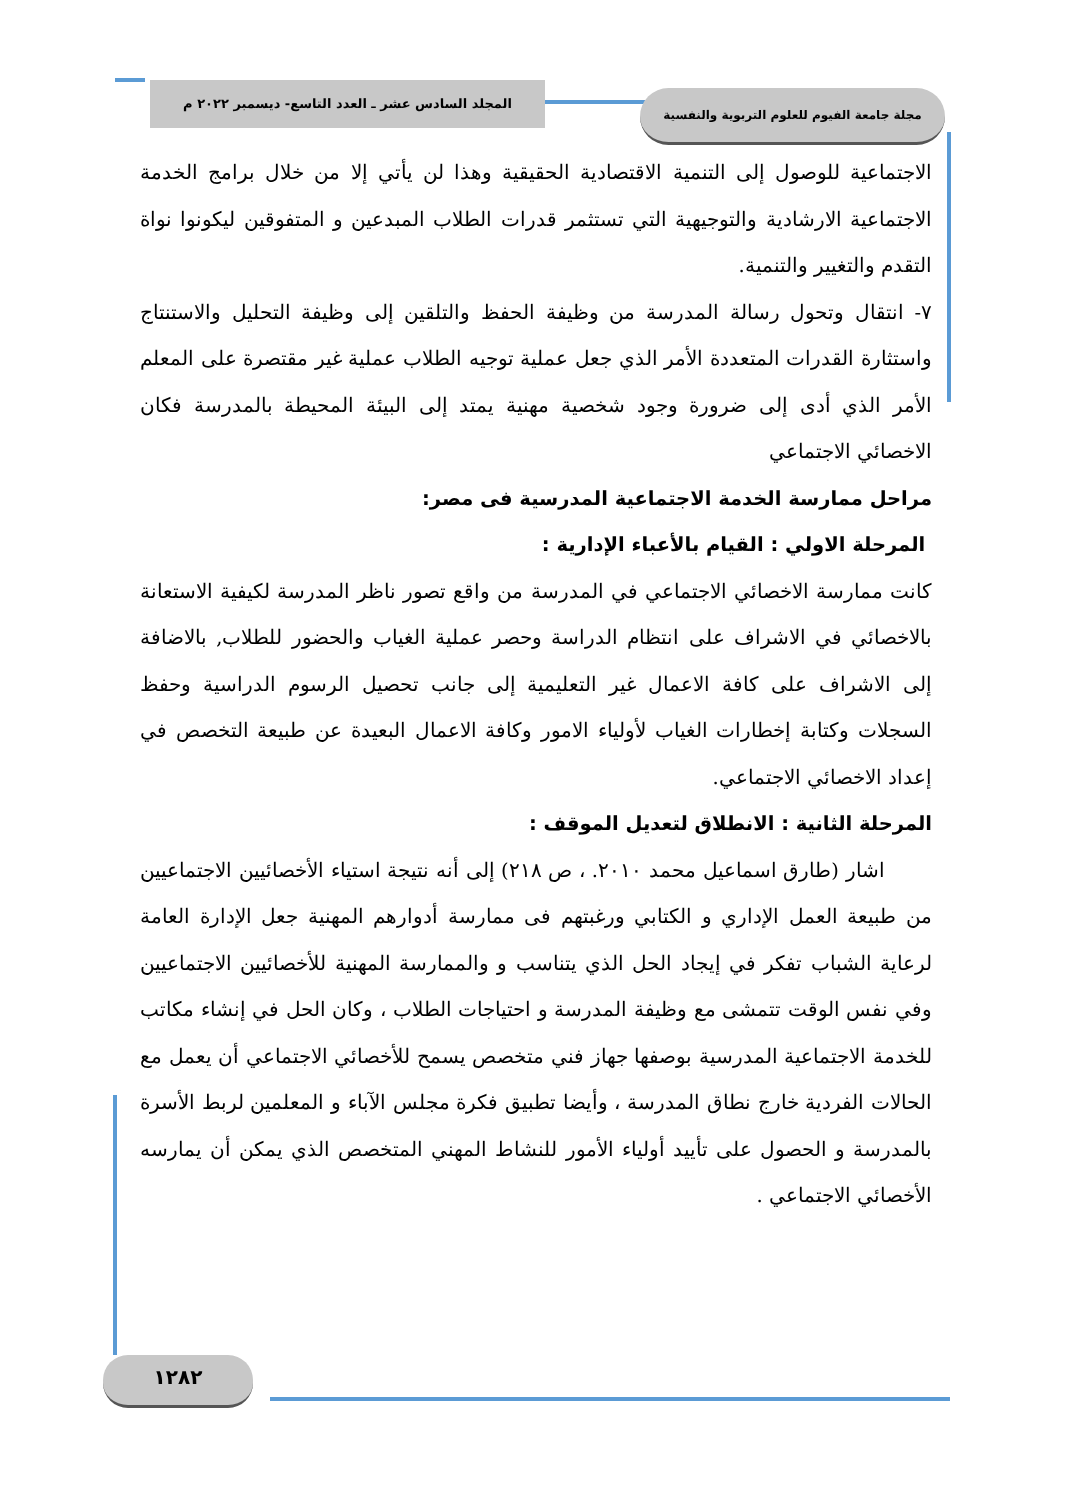المجلد السادس عشر ـ العدد التاسع- ديسمبر ٢٠٢٢ م مجلة جامعة الفيوم للعلوم التربوية والنفسية
الاجتماعية للوصول إلى التنمية الاقتصادية الحقيقية وهذا لن يأتي إلا من خلال برامج الخدمة الاجتماعية الارشادية والتوجيهية التي تستثمر قدرات الطلاب المبدعين و المتفوقين ليكونوا نواة التقدم والتغيير والتنمية.
٧- انتقال وتحول رسالة المدرسة من وظيفة الحفظ والتلقين إلى وظيفة التحليل والاستنتاج واستثارة القدرات المتعددة الأمر الذي جعل عملية توجيه الطلاب عملية غير مقتصرة على المعلم الأمر الذي أدى إلى ضرورة وجود شخصية مهنية يمتد إلى البيئة المحيطة بالمدرسة فكان الاخصائي الاجتماعي
مراحل ممارسة الخدمة الاجتماعية المدرسية فى مصر:
المرحلة الاولي : القيام بالأعباء الإدارية :
كانت ممارسة الاخصائي الاجتماعي في المدرسة من واقع تصور ناظر المدرسة لكيفية الاستعانة بالاخصائي في الاشراف على انتظام الدراسة وحصر عملية الغياب والحضور للطلاب, بالاضافة إلى الاشراف على كافة الاعمال غير التعليمية إلى جانب تحصيل الرسوم الدراسية وحفظ السجلات وكتابة إخطارات الغياب لأولياء الامور وكافة الاعمال البعيدة عن طبيعة التخصص في إعداد الاخصائي الاجتماعي.
المرحلة الثانية : الانطلاق لتعديل الموقف :
اشار (طارق اسماعيل محمد ٢٠١٠. ، ص ٢١٨) إلى أنه نتيجة استياء الأخصائيين الاجتماعيين من طبيعة العمل الإداري و الكتابي ورغبتهم فى ممارسة أدوارهم المهنية جعل الإدارة العامة لرعاية الشباب تفكر في إيجاد الحل الذي يتناسب و والممارسة المهنية للأخصائيين الاجتماعيين وفي نفس الوقت تتمشى مع وظيفة المدرسة و احتياجات الطلاب ، وكان الحل في إنشاء مكاتب للخدمة الاجتماعية المدرسية بوصفها جهاز فني متخصص يسمح للأخصائي الاجتماعي أن يعمل مع الحالات الفردية خارج نطاق المدرسة ، وأيضا تطبيق فكرة مجلس الآباء و المعلمين لربط الأسرة بالمدرسة و الحصول على تأييد أولياء الأمور للنشاط المهني المتخصص الذي يمكن أن يمارسه الأخصائي الاجتماعي .
١٢٨٢